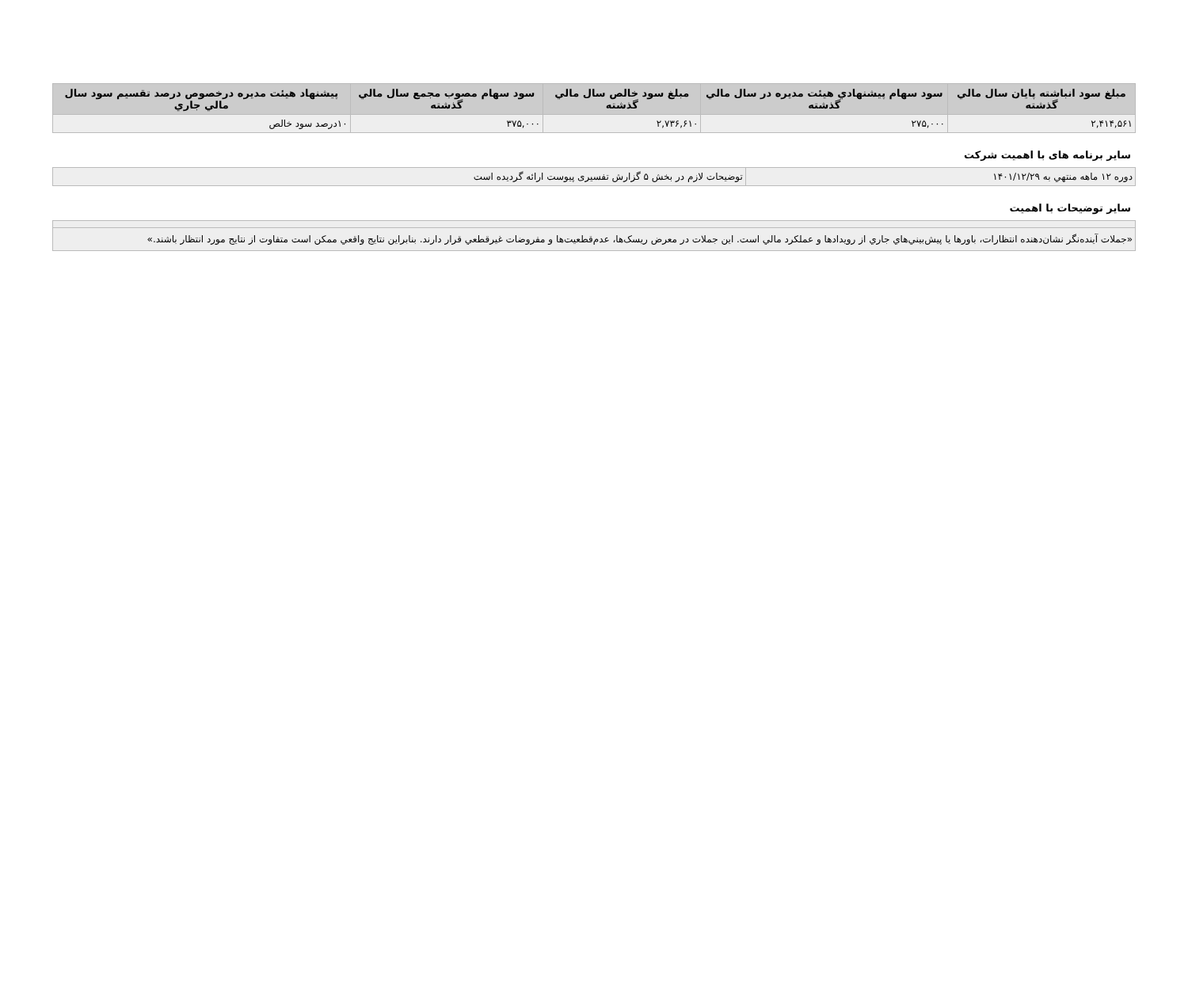| مبلغ سود انباشته پايان سال مالي گذشته | سود سهام پيشنهادي هيئت مديره در سال مالي گذشته | مبلغ سود خالص سال مالي گذشته | سود سهام مصوب مجمع سال مالي گذشته | پيشنهاد هيئت مديره درخصوص درصد تقسيم سود سال مالي جاري |
| --- | --- | --- | --- | --- |
| ۲,۴۱۴,۵۶۱ | ۲۷۵,۰۰۰ | ۲,۷۳۶,۶۱۰ | ۳۷۵,۰۰۰ | ۱۰درصد سود خالص |
ساير برنامه های با اهميت شرکت
| دوره ۱۲ ماهه منتهي به ۱۴۰۱/۱۲/۲۹ | توضيحات لازم در بخش ۵ گزارش تفسيری پيوست ارائه گرديده است |
ساير توضيحات با اهميت
| «جملات آينده‌نگر نشان‌دهنده انتظارات، باورها يا پيش‌بيني‌هاي جاري از رويدادها و عملکرد مالي است. اين جملات در معرض ريسک‌ها، عدم‌قطعيت‌ها و مفروضات غيرقطعي قرار دارند. بنابراين نتايج واقعي ممکن است متفاوت از نتايج مورد انتظار باشند.» |